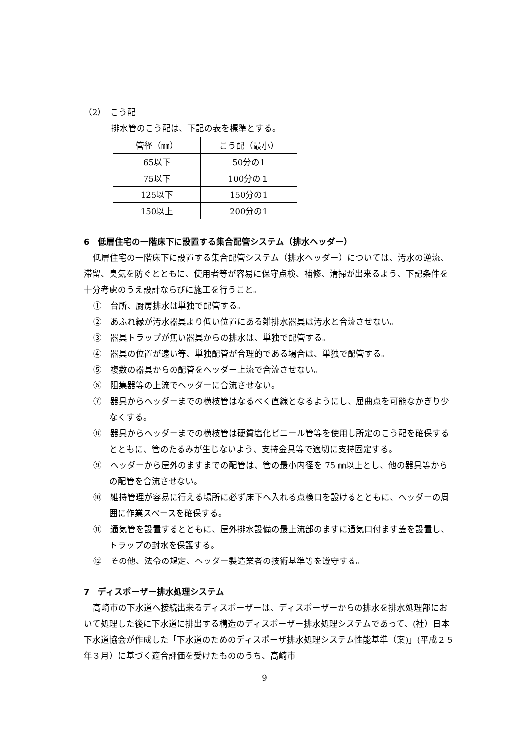（2）　こう配
排水管のこう配は、下記の表を標準とする。
| 管径（㎜） | こう配（最小） |
| 65以下 | 50分の1 |
| 75以下 | 100分の１ |
| 125以下 | 150分の1 |
| 150以上 | 200分の1 |
6　低層住宅の一階床下に設置する集合配管システム（排水ヘッダー）
低層住宅の一階床下に設置する集合配管システム（排水ヘッダー）については、汚水の逆流、滞留、臭気を防ぐとともに、使用者等が容易に保守点検、補修、清掃が出来るよう、下記条件を十分考慮のうえ設計ならびに施工を行うこと。
①　台所、厨房排水は単独で配管する。
②　あふれ縁が汚水器具より低い位置にある雑排水器具は汚水と合流させない。
③　器具トラップが無い器具からの排水は、単独で配管する。
④　器具の位置が遠い等、単独配管が合理的である場合は、単独で配管する。
⑤　複数の器具からの配管をヘッダー上流で合流させない。
⑥　阻集器等の上流でヘッダーに合流させない。
⑦　器具からヘッダーまでの横枝管はなるべく直線となるようにし、屈曲点を可能なかぎり少なくする。
⑧　器具からヘッダーまでの横枝管は硬質塩化ビニール管等を使用し所定のこう配を確保するとともに、管のたるみが生じないよう、支持金具等で適切に支持固定する。
⑨　ヘッダーから屋外のますまでの配管は、管の最小内径を 75 ㎜以上とし、他の器具等からの配管を合流させない。
⑩　維持管理が容易に行える場所に必ず床下へ入れる点検口を設けるとともに、ヘッダーの周囲に作業スペースを確保する。
⑪　通気管を設置するとともに、屋外排水設備の最上流部のますに通気口付ます蓋を設置し、トラップの封水を保護する。
⑫　その他、法令の規定、ヘッダー製造業者の技術基準等を遵守する。
7　ディスポーザー排水処理システム
高崎市の下水道へ接続出来るディスポーザーは、ディスポーザーからの排水を排水処理部において処理した後に下水道に排出する構造のディスポーザー排水処理システムであって、(社）日本下水道協会が作成した「下水道のためのディスポーザ排水処理システム性能基準（案)」(平成２５年３月）に基づく適合評価を受けたもののうち、高崎市
9